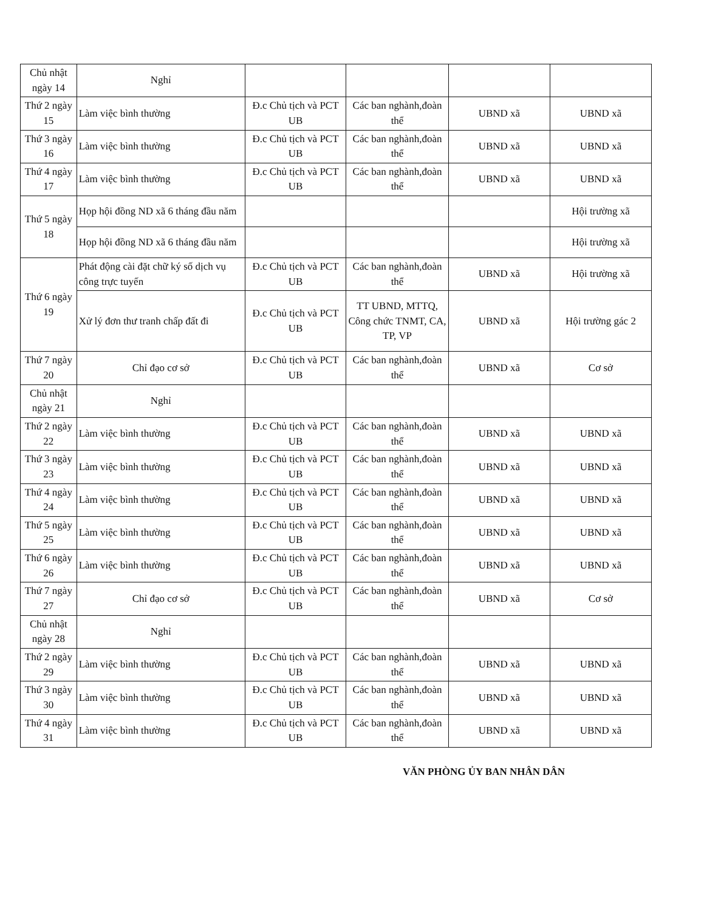| Chủ nhật ngày 14 | Nghỉ | | | | |
| Thứ 2 ngày 15 | Làm việc bình thường | Đ.c Chủ tịch và PCT UB | Các ban nghành,đoàn thể | UBND xã | UBND xã |
| Thứ 3 ngày 16 | Làm việc bình thường | Đ.c Chủ tịch và PCT UB | Các ban nghành,đoàn thể | UBND xã | UBND xã |
| Thứ 4 ngày 17 | Làm việc bình thường | Đ.c Chủ tịch và PCT UB | Các ban nghành,đoàn thể | UBND xã | UBND xã |
| Thứ 5 ngày 18 | Họp hội đồng ND xã 6 tháng đầu năm | | | | Hội trường xã |
| | Họp hội đồng ND xã 6 tháng đầu năm | | | | Hội trường xã |
| Thứ 6 ngày 19 | Phát động cài đặt chữ ký số dịch vụ công trực tuyến | Đ.c Chủ tịch và PCT UB | Các ban nghành,đoàn thể | UBND xã | Hội trường xã |
| | Xử lý đơn thư tranh chấp đất đi | Đ.c Chủ tịch và PCT UB | TT UBND, MTTQ, Công chức TNMT, CA, TP, VP | UBND xã | Hội trường gác 2 |
| Thứ 7 ngày 20 | Chỉ đạo cơ sở | Đ.c Chủ tịch và PCT UB | Các ban nghành,đoàn thể | UBND xã | Cơ sở |
| Chủ nhật ngày 21 | Nghỉ | | | | |
| Thứ 2 ngày 22 | Làm việc bình thường | Đ.c Chủ tịch và PCT UB | Các ban nghành,đoàn thể | UBND xã | UBND xã |
| Thứ 3 ngày 23 | Làm việc bình thường | Đ.c Chủ tịch và PCT UB | Các ban nghành,đoàn thể | UBND xã | UBND xã |
| Thứ 4 ngày 24 | Làm việc bình thường | Đ.c Chủ tịch và PCT UB | Các ban nghành,đoàn thể | UBND xã | UBND xã |
| Thứ 5 ngày 25 | Làm việc bình thường | Đ.c Chủ tịch và PCT UB | Các ban nghành,đoàn thể | UBND xã | UBND xã |
| Thứ 6 ngày 26 | Làm việc bình thường | Đ.c Chủ tịch và PCT UB | Các ban nghành,đoàn thể | UBND xã | UBND xã |
| Thứ 7 ngày 27 | Chỉ đạo cơ sở | Đ.c Chủ tịch và PCT UB | Các ban nghành,đoàn thể | UBND xã | Cơ sở |
| Chủ nhật ngày 28 | Nghỉ | | | | |
| Thứ 2 ngày 29 | Làm việc bình thường | Đ.c Chủ tịch và PCT UB | Các ban nghành,đoàn thể | UBND xã | UBND xã |
| Thứ 3 ngày 30 | Làm việc bình thường | Đ.c Chủ tịch và PCT UB | Các ban nghành,đoàn thể | UBND xã | UBND xã |
| Thứ 4 ngày 31 | Làm việc bình thường | Đ.c Chủ tịch và PCT UB | Các ban nghành,đoàn thể | UBND xã | UBND xã |
VĂN PHÒNG ỦY BAN NHÂN DÂN